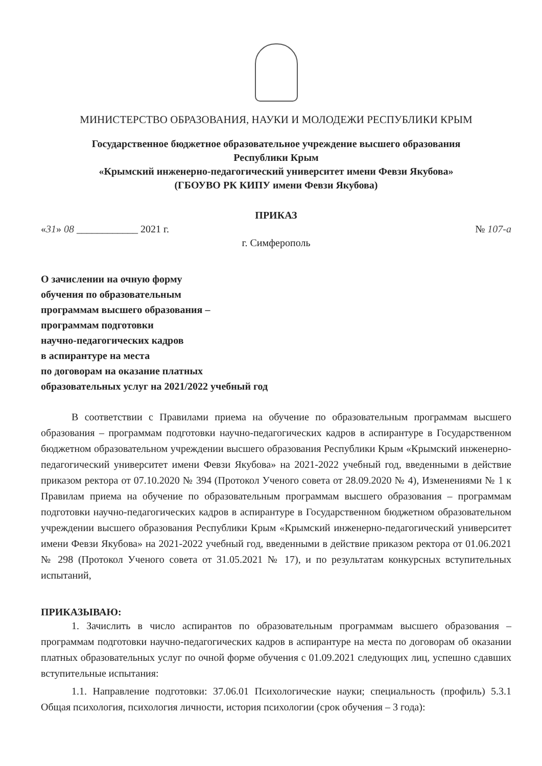МИНИСТЕРСТВО ОБРАЗОВАНИЯ, НАУКИ И МОЛОДЕЖИ РЕСПУБЛИКИ КРЫМ
Государственное бюджетное образовательное учреждение высшего образования
Республики Крым
«Крымский инженерно-педагогический университет имени Февзи Якубова»
(ГБОУВО РК КИПУ имени Февзи Якубова)
ПРИКАЗ
«31» 08 ____________ 2021 г. № 107-а
г. Симферополь
О зачислении на очную форму
обучения по образовательным
программам высшего образования –
программам подготовки
научно-педагогических кадров
в аспирантуре на места
по договорам на оказание платных
образовательных услуг на 2021/2022 учебный год
В соответствии с Правилами приема на обучение по образовательным программам высшего образования – программам подготовки научно-педагогических кадров в аспирантуре в Государственном бюджетном образовательном учреждении высшего образования Республики Крым «Крымский инженерно-педагогический университет имени Февзи Якубова» на 2021-2022 учебный год, введенными в действие приказом ректора от 07.10.2020 № 394 (Протокол Ученого совета от 28.09.2020 № 4), Изменениями № 1 к Правилам приема на обучение по образовательным программам высшего образования – программам подготовки научно-педагогических кадров в аспирантуре в Государственном бюджетном образовательном учреждении высшего образования Республики Крым «Крымский инженерно-педагогический университет имени Февзи Якубова» на 2021-2022 учебный год, введенными в действие приказом ректора от 01.06.2021 № 298 (Протокол Ученого совета от 31.05.2021 № 17), и по результатам конкурсных вступительных испытаний,
ПРИКАЗЫВАЮ:
1. Зачислить в число аспирантов по образовательным программам высшего образования – программам подготовки научно-педагогических кадров в аспирантуре на места по договорам об оказании платных образовательных услуг по очной форме обучения с 01.09.2021 следующих лиц, успешно сдавших вступительные испытания:
1.1. Направление подготовки: 37.06.01 Психологические науки; специальность (профиль) 5.3.1 Общая психология, психология личности, история психологии (срок обучения – 3 года):